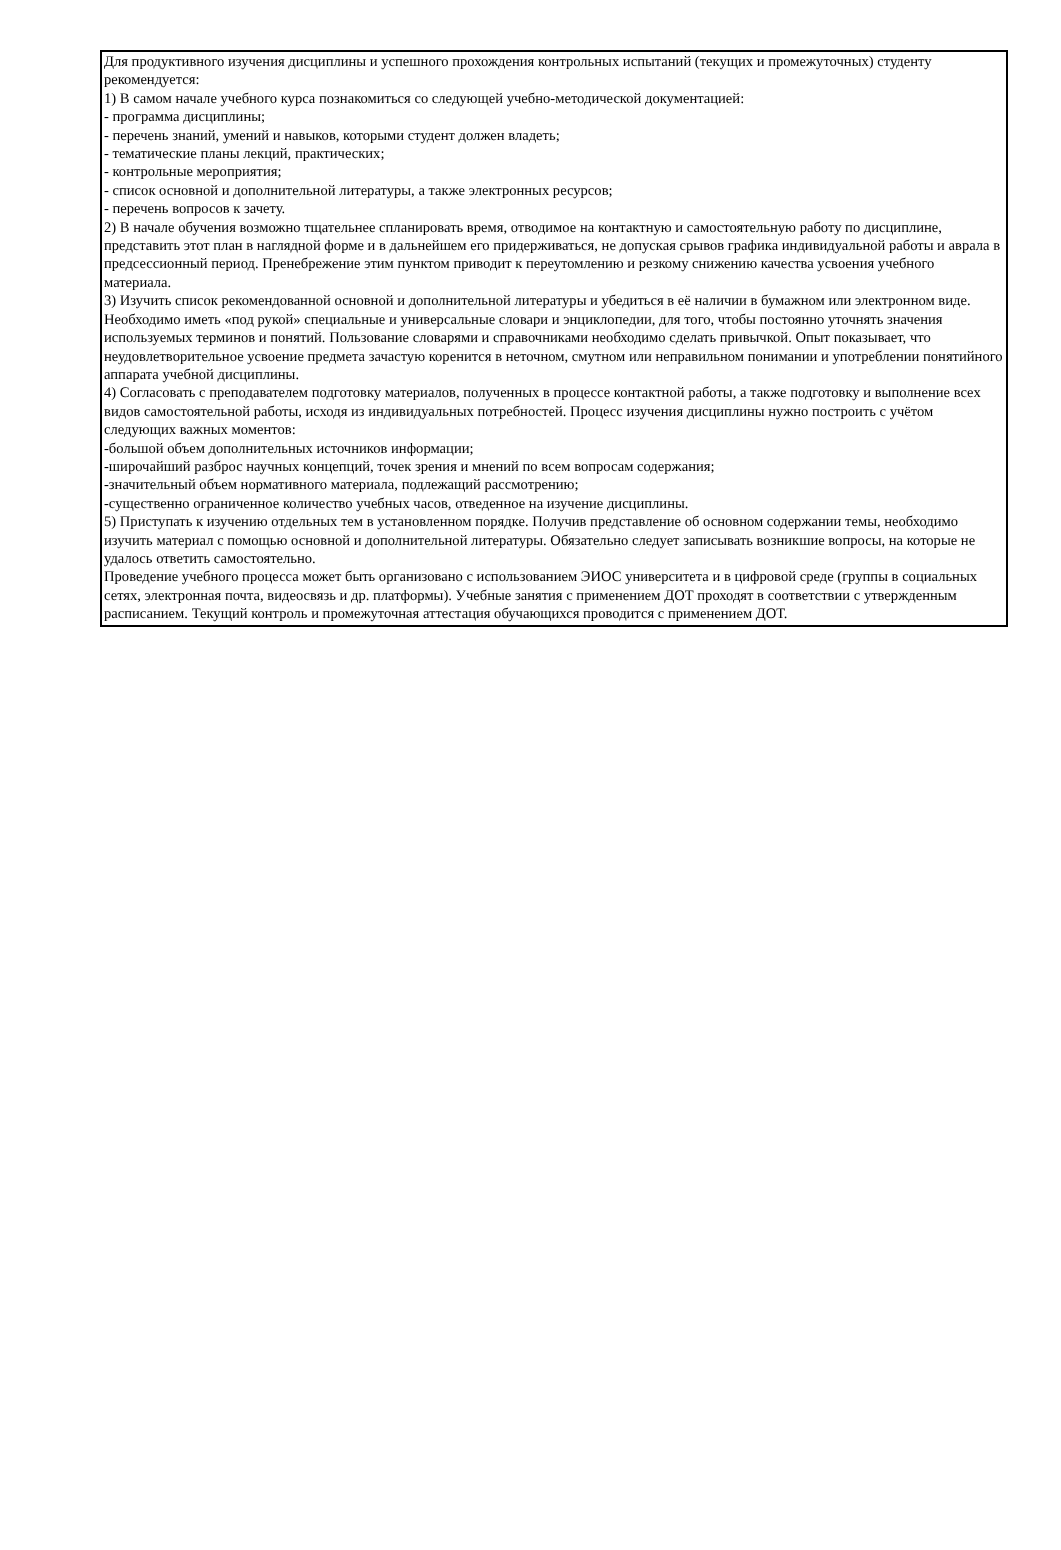Для продуктивного изучения дисциплины и успешного прохождения контрольных испытаний (текущих и промежуточных) студенту рекомендуется:
1) В самом начале учебного курса познакомиться со следующей учебно-методической документацией:
- программа дисциплины;
- перечень знаний, умений и навыков, которыми студент должен владеть;
- тематические планы лекций, практических;
- контрольные мероприятия;
- список основной и дополнительной литературы, а также электронных ресурсов;
- перечень вопросов к зачету.
2) В начале обучения возможно тщательнее спланировать время, отводимое на контактную и самостоятельную работу по дисциплине, представить этот план в наглядной форме и в дальнейшем его придерживаться, не допуская срывов графика индивидуальной работы и аврала в предсессионный период. Пренебрежение этим пунктом приводит к переутомлению и резкому снижению качества усвоения учебного материала.
3) Изучить список рекомендованной основной и дополнительной литературы и убедиться в её наличии в бумажном или электронном виде. Необходимо иметь «под рукой» специальные и универсальные словари и энциклопедии, для того, чтобы постоянно уточнять значения используемых терминов и понятий. Пользование словарями и справочниками необходимо сделать привычкой. Опыт показывает, что неудовлетворительное усвоение предмета зачастую коренится в неточном, смутном или неправильном понимании и употреблении понятийного аппарата учебной дисциплины.
4) Согласовать с преподавателем подготовку материалов, полученных в процессе контактной работы, а также подготовку и выполнение всех видов самостоятельной работы, исходя из индивидуальных потребностей. Процесс изучения дисциплины нужно построить с учётом следующих важных моментов:
-большой объем дополнительных источников информации;
-широчайший разброс научных концепций, точек зрения и мнений по всем вопросам содержания;
-значительный объем нормативного материала, подлежащий рассмотрению;
-существенно ограниченное количество учебных часов, отведенное на изучение дисциплины.
5) Приступать к изучению отдельных тем в установленном порядке. Получив представление об основном содержании темы, необходимо изучить материал с помощью основной и дополнительной литературы. Обязательно следует записывать возникшие вопросы, на которые не удалось ответить самостоятельно.
Проведение учебного процесса может быть организовано с использованием ЭИОС университета и в цифровой среде (группы в социальных сетях, электронная почта, видеосвязь и др. платформы). Учебные занятия с применением ДОТ проходят в соответствии с утвержденным расписанием. Текущий контроль и промежуточная аттестация обучающихся проводится с применением ДОТ.